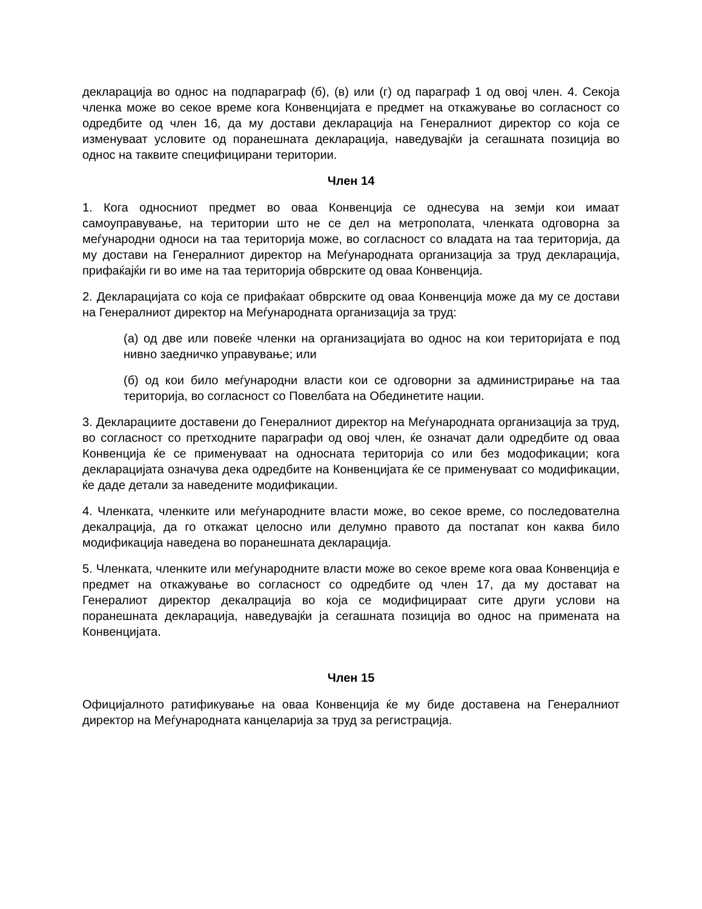декларација во однос на подпараграф (б), (в) или (г) од параграф 1 од овој член. 4. Секоја членка може во секое време кога Конвенцијата е предмет на откажување во согласност со одредбите од член 16, да му достави декларација на Генералниот директор со која се изменуваат условите од поранешната декларација, наведувајќи ја сегашната позиција во однос на таквите специфицирани територии.
Член 14
1. Кога односниот предмет во оваа Конвенција се однесува на земји кои имаат самоуправување, на територии што не се дел на метрополата, членката одговорна за меѓународни односи на таа територија може, во согласност со владата на таа територија, да му достави на Генералниот директор на Меѓународната организација за труд декларација, прифаќајќи ги во име на таа територија обврските од оваа Конвенција.
2. Декларацијата со која се прифаќаат обврските од оваа Конвенција може да му се достави на Генералниот директор на Меѓународната организација за труд:
(а) од две или повеќе членки на организацијата во однос на кои територијата е под нивно заедничко управување; или
(б) од кои било меѓународни власти кои се одговорни за администрирање на таа територија, во согласност со Повелбата на Обединетите нации.
3. Декларациите доставени до Генералниот директор на Меѓународната организација за труд, во согласност со претходните параграфи од овој член, ќе означат дали одредбите од оваа Конвенција ќе се применуваат на односната територија со или без модофикации; кога декларацијата означува дека одредбите на Конвенцијата ќе се применуваат со модификации, ќе даде детали за наведените модификации.
4. Членката, членките или меѓународните власти може, во секое време, со последователна декалрација, да го откажат целосно или делумно правото да постапат кон каква било модификација наведена во поранешната декларација.
5. Членката, членките или меѓународните власти може во секое време кога оваа Конвенција е предмет на откажување во согласност со одредбите од член 17, да му достават на Генералиот директор декалрација во која се модифицираат сите други услови на поранешната декларација, наведувајќи ја сегашната позиција во однос на примената на Конвенцијата.
Член 15
Официјалното ратификување на оваа Конвенција ќе му биде доставена на Генералниот директор на Меѓународната канцеларија за труд за регистрација.